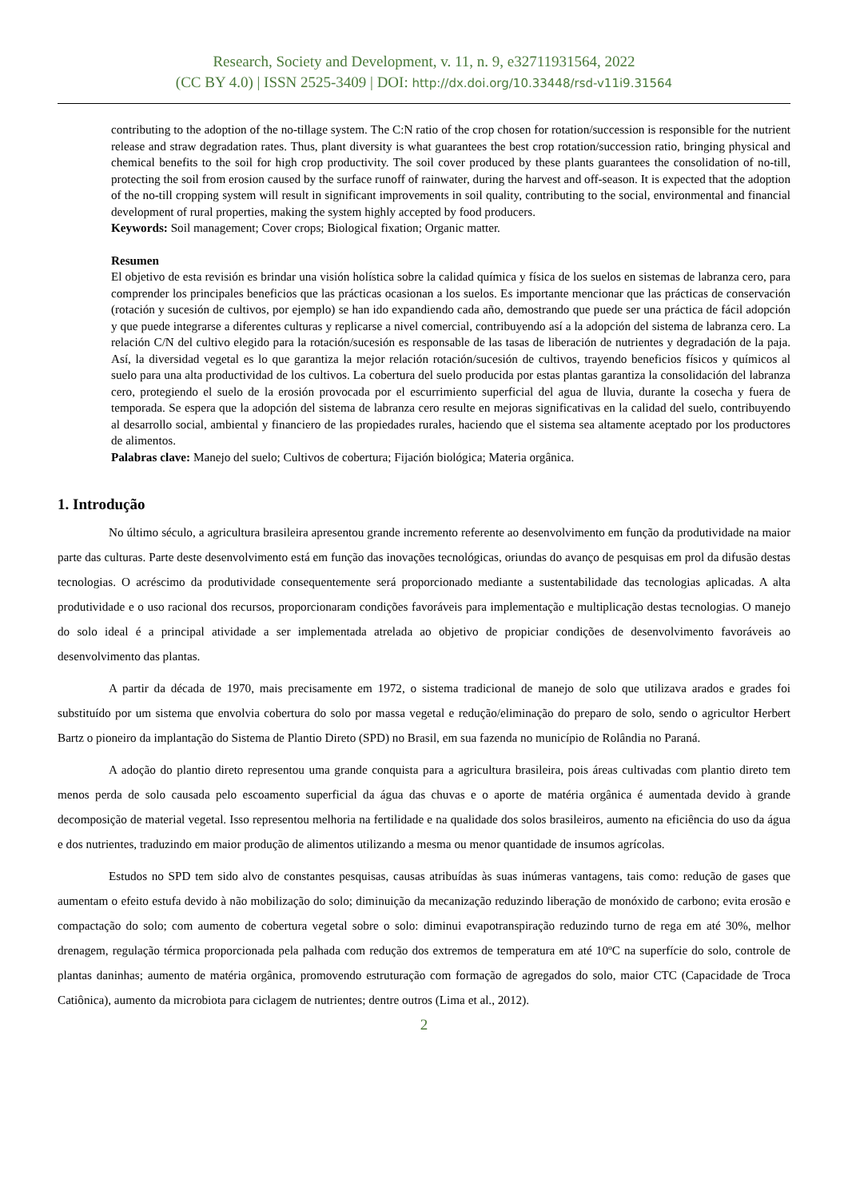Research, Society and Development, v. 11, n. 9, e32711931564, 2022
(CC BY 4.0) | ISSN 2525-3409 | DOI: http://dx.doi.org/10.33448/rsd-v11i9.31564
contributing to the adoption of the no-tillage system. The C:N ratio of the crop chosen for rotation/succession is responsible for the nutrient release and straw degradation rates. Thus, plant diversity is what guarantees the best crop rotation/succession ratio, bringing physical and chemical benefits to the soil for high crop productivity. The soil cover produced by these plants guarantees the consolidation of no-till, protecting the soil from erosion caused by the surface runoff of rainwater, during the harvest and off-season. It is expected that the adoption of the no-till cropping system will result in significant improvements in soil quality, contributing to the social, environmental and financial development of rural properties, making the system highly accepted by food producers.
Keywords: Soil management; Cover crops; Biological fixation; Organic matter.
Resumen
El objetivo de esta revisión es brindar una visión holística sobre la calidad química y física de los suelos en sistemas de labranza cero, para comprender los principales beneficios que las prácticas ocasionan a los suelos. Es importante mencionar que las prácticas de conservación (rotación y sucesión de cultivos, por ejemplo) se han ido expandiendo cada año, demostrando que puede ser una práctica de fácil adopción y que puede integrarse a diferentes culturas y replicarse a nivel comercial, contribuyendo así a la adopción del sistema de labranza cero. La relación C/N del cultivo elegido para la rotación/sucesión es responsable de las tasas de liberación de nutrientes y degradación de la paja. Así, la diversidad vegetal es lo que garantiza la mejor relación rotación/sucesión de cultivos, trayendo beneficios físicos y químicos al suelo para una alta productividad de los cultivos. La cobertura del suelo producida por estas plantas garantiza la consolidación del labranza cero, protegiendo el suelo de la erosión provocada por el escurrimiento superficial del agua de lluvia, durante la cosecha y fuera de temporada. Se espera que la adopción del sistema de labranza cero resulte en mejoras significativas en la calidad del suelo, contribuyendo al desarrollo social, ambiental y financiero de las propiedades rurales, haciendo que el sistema sea altamente aceptado por los productores de alimentos.
Palabras clave: Manejo del suelo; Cultivos de cobertura; Fijación biológica; Materia orgânica.
1. Introdução
No último século, a agricultura brasileira apresentou grande incremento referente ao desenvolvimento em função da produtividade na maior parte das culturas. Parte deste desenvolvimento está em função das inovações tecnológicas, oriundas do avanço de pesquisas em prol da difusão destas tecnologias. O acréscimo da produtividade consequentemente será proporcionado mediante a sustentabilidade das tecnologias aplicadas. A alta produtividade e o uso racional dos recursos, proporcionaram condições favoráveis para implementação e multiplicação destas tecnologias. O manejo do solo ideal é a principal atividade a ser implementada atrelada ao objetivo de propiciar condições de desenvolvimento favoráveis ao desenvolvimento das plantas.
A partir da década de 1970, mais precisamente em 1972, o sistema tradicional de manejo de solo que utilizava arados e grades foi substituído por um sistema que envolvia cobertura do solo por massa vegetal e redução/eliminação do preparo de solo, sendo o agricultor Herbert Bartz o pioneiro da implantação do Sistema de Plantio Direto (SPD) no Brasil, em sua fazenda no município de Rolândia no Paraná.
A adoção do plantio direto representou uma grande conquista para a agricultura brasileira, pois áreas cultivadas com plantio direto tem menos perda de solo causada pelo escoamento superficial da água das chuvas e o aporte de matéria orgânica é aumentada devido à grande decomposição de material vegetal. Isso representou melhoria na fertilidade e na qualidade dos solos brasileiros, aumento na eficiência do uso da água e dos nutrientes, traduzindo em maior produção de alimentos utilizando a mesma ou menor quantidade de insumos agrícolas.
Estudos no SPD tem sido alvo de constantes pesquisas, causas atribuídas às suas inúmeras vantagens, tais como: redução de gases que aumentam o efeito estufa devido à não mobilização do solo; diminuição da mecanização reduzindo liberação de monóxido de carbono; evita erosão e compactação do solo; com aumento de cobertura vegetal sobre o solo: diminui evapotranspiração reduzindo turno de rega em até 30%, melhor drenagem, regulação térmica proporcionada pela palhada com redução dos extremos de temperatura em até 10ºC na superfície do solo, controle de plantas daninhas; aumento de matéria orgânica, promovendo estruturação com formação de agregados do solo, maior CTC (Capacidade de Troca Catiônica), aumento da microbiota para ciclagem de nutrientes; dentre outros (Lima et al., 2012).
2